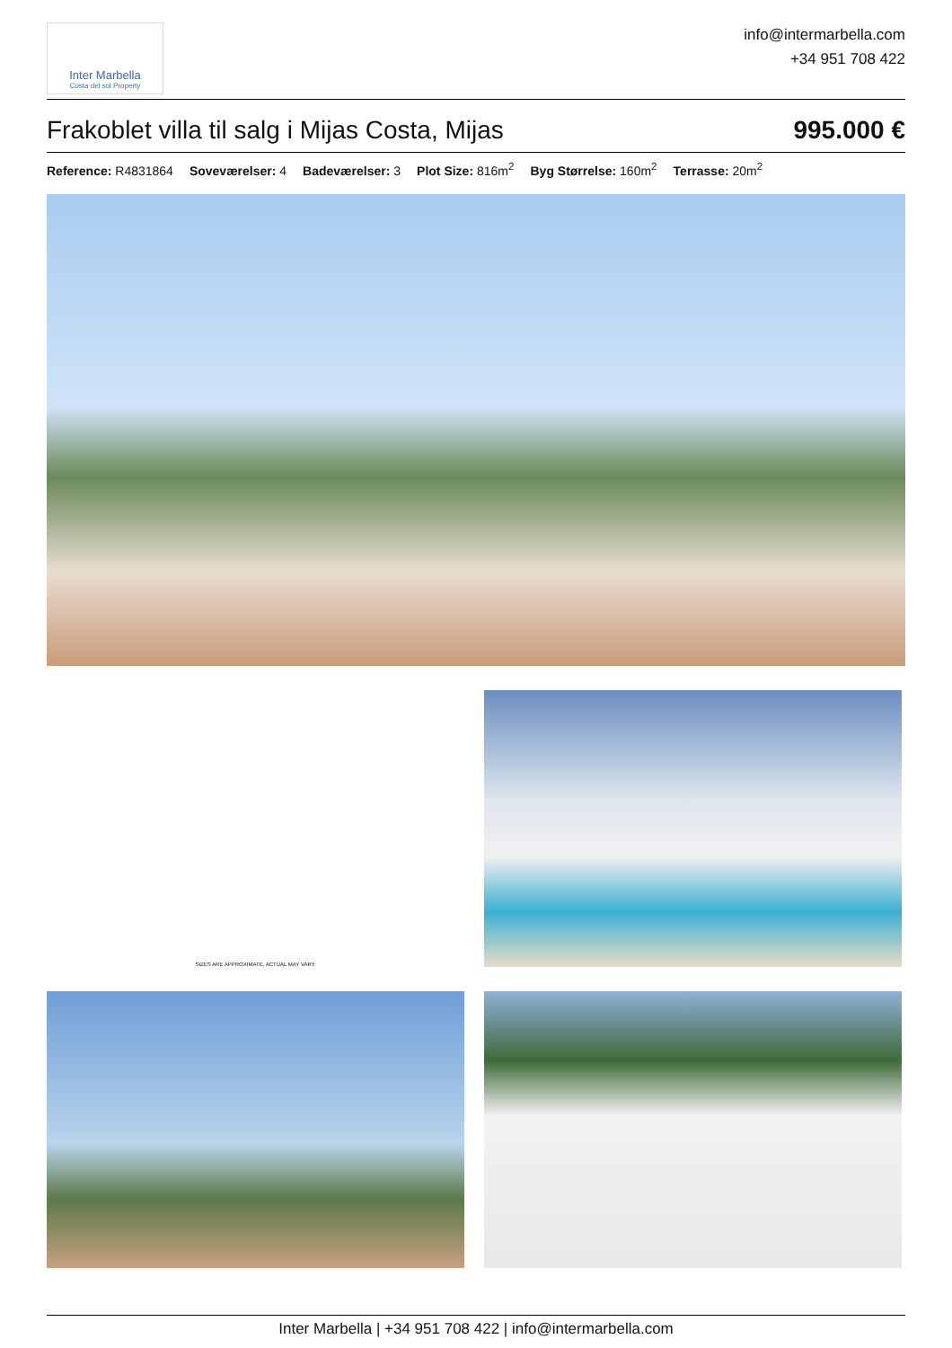Inter Marbella
Costa del sol Property
info@intermarbella.com
+34 951 708 422
Frakoblet villa til salg i Mijas Costa, Mijas 995.000 €
Reference: R4831864 Soveværelser: 4 Badeværelser: 3 Plot Size: 816m<sup>2</sup> Byg Størrelse: 160m<sup>2</sup> Terrasse: 20m<sup>2</sup>
SIZES ARE APPROXIMATE, ACTUAL MAY VARY.
Inter Marbella | +34 951 708 422 | info@intermarbella.com